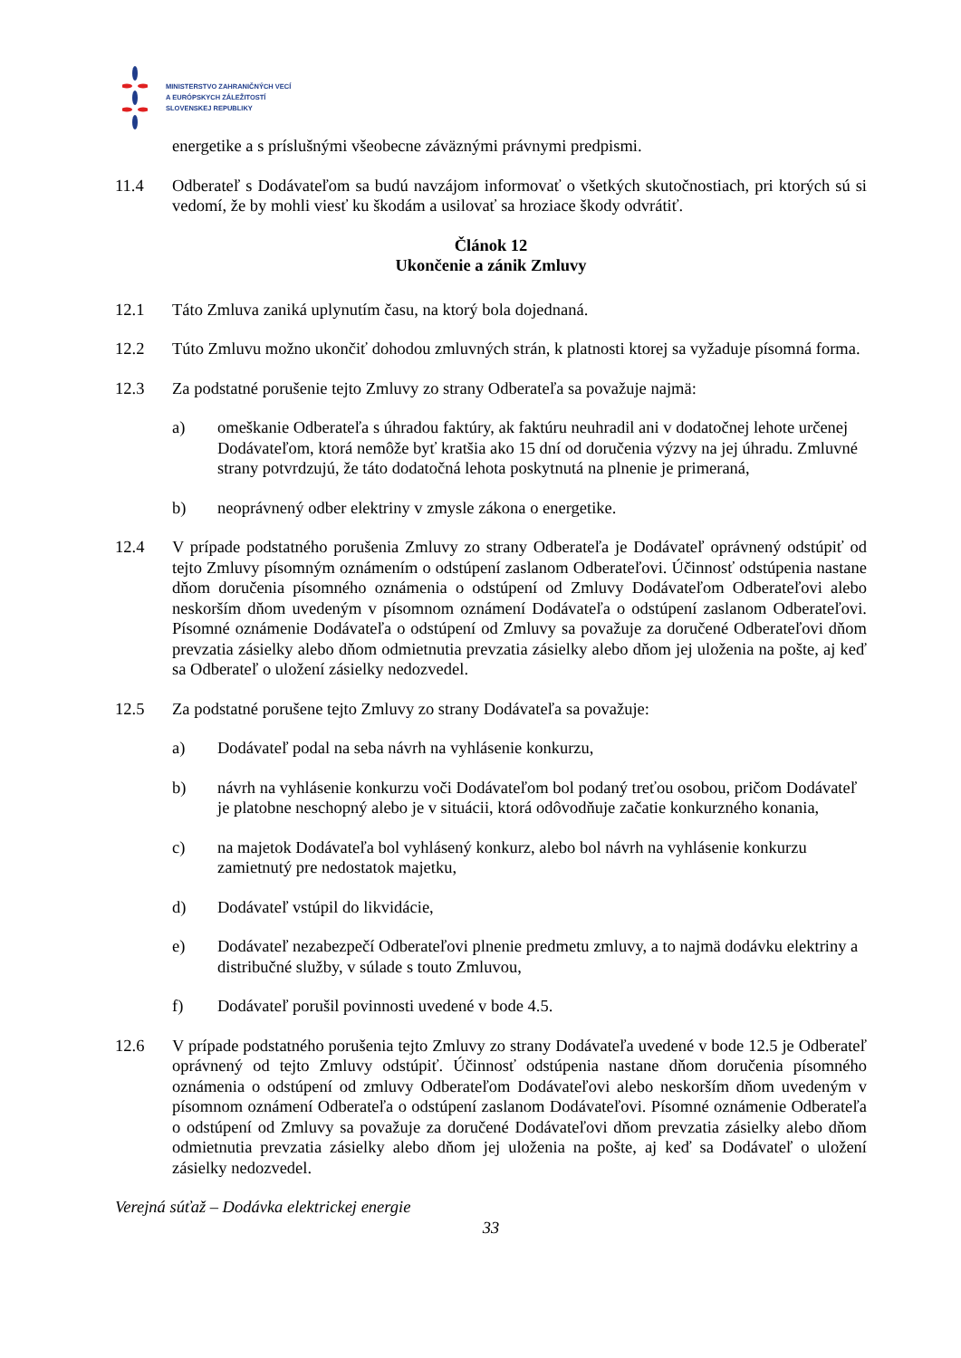MINISTERSTVO ZAHRANIČNÝCH VECÍ
A EURÓPSKYCH ZÁLEŽITOSTÍ
SLOVENSKEJ REPUBLIKY
energetike a s príslušnými všeobecne záväznými právnymi predpismi.
11.4 Odberateľ s Dodávateľom sa budú navzájom informovať o všetkých skutočnostiach, pri ktorých sú si vedomí, že by mohli viesť ku škodám a usilovať sa hroziace škody odvrátiť.
Článok 12
Ukončenie a zánik Zmluvy
12.1 Táto Zmluva zaniká uplynutím času, na ktorý bola dojednaná.
12.2 Túto Zmluvu možno ukončiť dohodou zmluvných strán, k platnosti ktorej sa vyžaduje písomná forma.
12.3 Za podstatné porušenie tejto Zmluvy zo strany Odberateľa sa považuje najmä:
a) omeškanie Odberateľa s úhradou faktúry, ak faktúru neuhradil ani v dodatočnej lehote určenej Dodávateľom, ktorá nemôže byť kratšia ako 15 dní od doručenia výzvy na jej úhradu. Zmluvné strany potvrdzujú, že táto dodatočná lehota poskytnutá na plnenie je primeraná,
b) neoprávnený odber elektriny v zmysle zákona o energetike.
12.4 V prípade podstatného porušenia Zmluvy zo strany Odberateľa je Dodávateľ oprávnený odstúpiť od tejto Zmluvy písomným oznámením o odstúpení zaslanom Odberateľovi. Účinnosť odstúpenia nastane dňom doručenia písomného oznámenia o odstúpení od Zmluvy Dodávateľom Odberateľovi alebo neskorším dňom uvedeným v písomnom oznámení Dodávateľa o odstúpení zaslanom Odberateľovi. Písomné oznámenie Dodávateľa o odstúpení od Zmluvy sa považuje za doručené Odberateľovi dňom prevzatia zásielky alebo dňom odmietnutia prevzatia zásielky alebo dňom jej uloženia na pošte, aj keď sa Odberateľ o uložení zásielky nedozvedel.
12.5 Za podstatné porušene tejto Zmluvy zo strany Dodávateľa sa považuje:
a) Dodávateľ podal na seba návrh na vyhlásenie konkurzu,
b) návrh na vyhlásenie konkurzu voči Dodávateľom bol podaný treťou osobou, pričom Dodávateľ je platobne neschopný alebo je v situácii, ktorá odôvodňuje začatie konkurzného konania,
c) na majetok Dodávateľa bol vyhlásený konkurz, alebo bol návrh na vyhlásenie konkurzu zamietnutý pre nedostatok majetku,
d) Dodávateľ vstúpil do likvidácie,
e) Dodávateľ nezabezpečí Odberateľovi plnenie predmetu zmluvy, a to najmä dodávku elektriny a distribučné služby, v súlade s touto Zmluvou,
f) Dodávateľ porušil povinnosti uvedené v bode 4.5.
12.6 V prípade podstatného porušenia tejto Zmluvy zo strany Dodávateľa uvedené v bode 12.5 je Odberateľ oprávnený od tejto Zmluvy odstúpiť. Účinnosť odstúpenia nastane dňom doručenia písomného oznámenia o odstúpení od zmluvy Odberateľom Dodávateľovi alebo neskorším dňom uvedeným v písomnom oznámení Odberateľa o odstúpení zaslanom Dodávateľovi. Písomné oznámenie Odberateľa o odstúpení od Zmluvy sa považuje za doručené Dodávateľovi dňom prevzatia zásielky alebo dňom odmietnutia prevzatia zásielky alebo dňom jej uloženia na pošte, aj keď sa Dodávateľ o uložení zásielky nedozvedel.
Verejná súťaž – Dodávka elektrickej energie
33